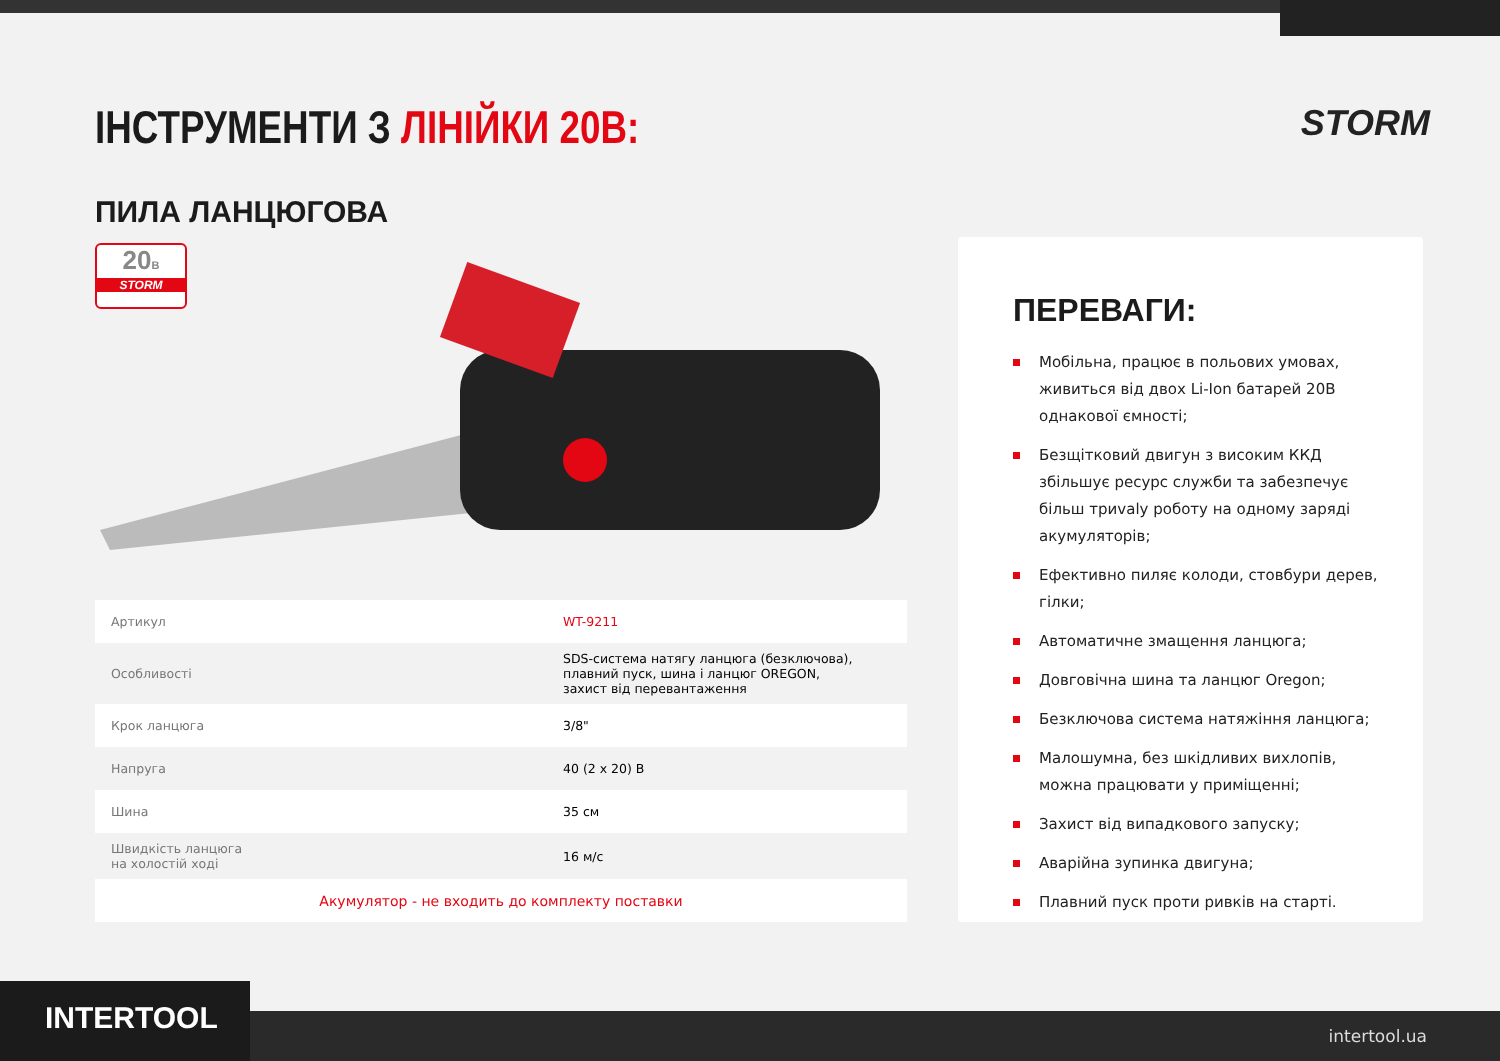ІНСТРУМЕНТИ З ЛІНІЙКИ 20В: STORM
ПИЛА ЛАНЦЮГОВА
20В
STORM
| Артикул | WT-9211 |
| Особливості | SDS-система натягу ланцюга (безключова), плавний пуск, шина і ланцюг OREGON, захист від перевантаження |
| Крок ланцюга | 3/8" |
| Напруга | 40 (2 х 20) В |
| Шина | 35 см |
| Швидкість ланцюга на холостій ході | 16 м/с |
| Акумулятор - не входить до комплекту поставки | |
ПЕРЕВАГИ:
Мобільна, працює в польових умовах, живиться від двох Li-Ion батарей 20В однакової ємності;
Безщітковий двигун з високим ККД збільшує ресурс служби та забезпечує більш триvalу роботу на одному заряді акумуляторів;
Ефективно пиляє колоди, стовбури дерев, гілки;
Автоматичне змащення ланцюга;
Довговічна шина та ланцюг Oregon;
Безключова система натяжіння ланцюга;
Малошумна, без шкідливих вихлопів, можна працювати у приміщенні;
Захист від випадкового запуску;
Аварійна зупинка двигуна;
Плавний пуск проти ривків на старті.
INTERTOOL intertool.ua